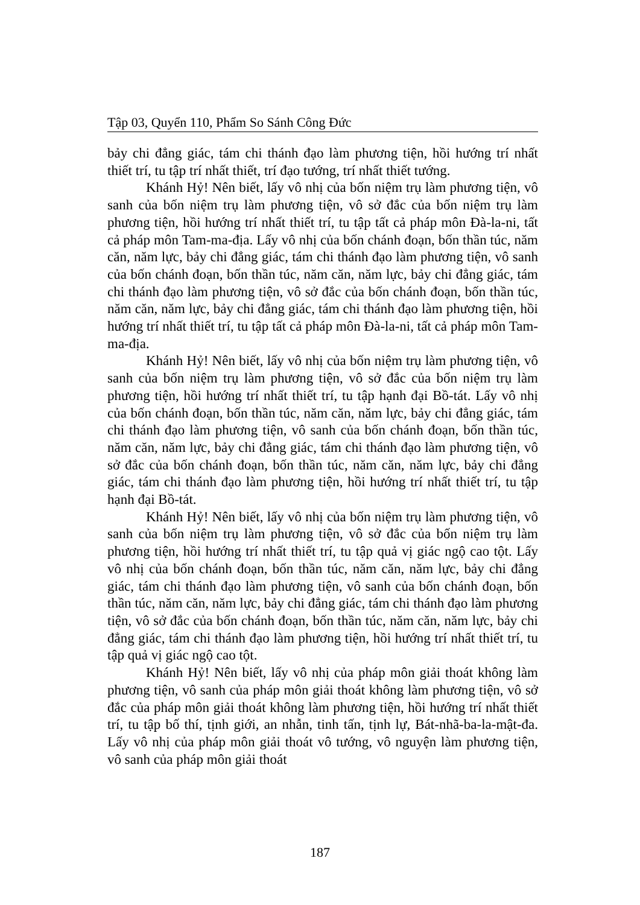Tập 03, Quyển 110, Phẩm So Sánh Công Đức
bảy chi đẳng giác, tám chi thánh đạo làm phương tiện, hồi hướng trí nhất thiết trí, tu tập trí nhất thiết, trí đạo tướng, trí nhất thiết tướng.
Khánh Hỷ! Nên biết, lấy vô nhị của bốn niệm trụ làm phương tiện, vô sanh của bốn niệm trụ làm phương tiện, vô sở đắc của bốn niệm trụ làm phương tiện, hồi hướng trí nhất thiết trí, tu tập tất cả pháp môn Đà-la-ni, tất cả pháp môn Tam-ma-địa. Lấy vô nhị của bốn chánh đoạn, bốn thần túc, năm căn, năm lực, bảy chi đẳng giác, tám chi thánh đạo làm phương tiện, vô sanh của bốn chánh đoạn, bốn thần túc, năm căn, năm lực, bảy chi đẳng giác, tám chi thánh đạo làm phương tiện, vô sở đắc của bốn chánh đoạn, bốn thần túc, năm căn, năm lực, bảy chi đẳng giác, tám chi thánh đạo làm phương tiện, hồi hướng trí nhất thiết trí, tu tập tất cả pháp môn Đà-la-ni, tất cả pháp môn Tam-ma-địa.
Khánh Hỷ! Nên biết, lấy vô nhị của bốn niệm trụ làm phương tiện, vô sanh của bốn niệm trụ làm phương tiện, vô sở đắc của bốn niệm trụ làm phương tiện, hồi hướng trí nhất thiết trí, tu tập hạnh đại Bồ-tát. Lấy vô nhị của bốn chánh đoạn, bốn thần túc, năm căn, năm lực, bảy chi đẳng giác, tám chi thánh đạo làm phương tiện, vô sanh của bốn chánh đoạn, bốn thần túc, năm căn, năm lực, bảy chi đẳng giác, tám chi thánh đạo làm phương tiện, vô sở đắc của bốn chánh đoạn, bốn thần túc, năm căn, năm lực, bảy chi đẳng giác, tám chi thánh đạo làm phương tiện, hồi hướng trí nhất thiết trí, tu tập hạnh đại Bồ-tát.
Khánh Hỷ! Nên biết, lấy vô nhị của bốn niệm trụ làm phương tiện, vô sanh của bốn niệm trụ làm phương tiện, vô sở đắc của bốn niệm trụ làm phương tiện, hồi hướng trí nhất thiết trí, tu tập quả vị giác ngộ cao tột. Lấy vô nhị của bốn chánh đoạn, bốn thần túc, năm căn, năm lực, bảy chi đẳng giác, tám chi thánh đạo làm phương tiện, vô sanh của bốn chánh đoạn, bốn thần túc, năm căn, năm lực, bảy chi đẳng giác, tám chi thánh đạo làm phương tiện, vô sở đắc của bốn chánh đoạn, bốn thần túc, năm căn, năm lực, bảy chi đẳng giác, tám chi thánh đạo làm phương tiện, hồi hướng trí nhất thiết trí, tu tập quả vị giác ngộ cao tột.
Khánh Hỷ! Nên biết, lấy vô nhị của pháp môn giải thoát không làm phương tiện, vô sanh của pháp môn giải thoát không làm phương tiện, vô sở đắc của pháp môn giải thoát không làm phương tiện, hồi hướng trí nhất thiết trí, tu tập bố thí, tịnh giới, an nhẫn, tinh tấn, tịnh lự, Bát-nhã-ba-la-mật-đa. Lấy vô nhị của pháp môn giải thoát vô tướng, vô nguyện làm phương tiện, vô sanh của pháp môn giải thoát
187